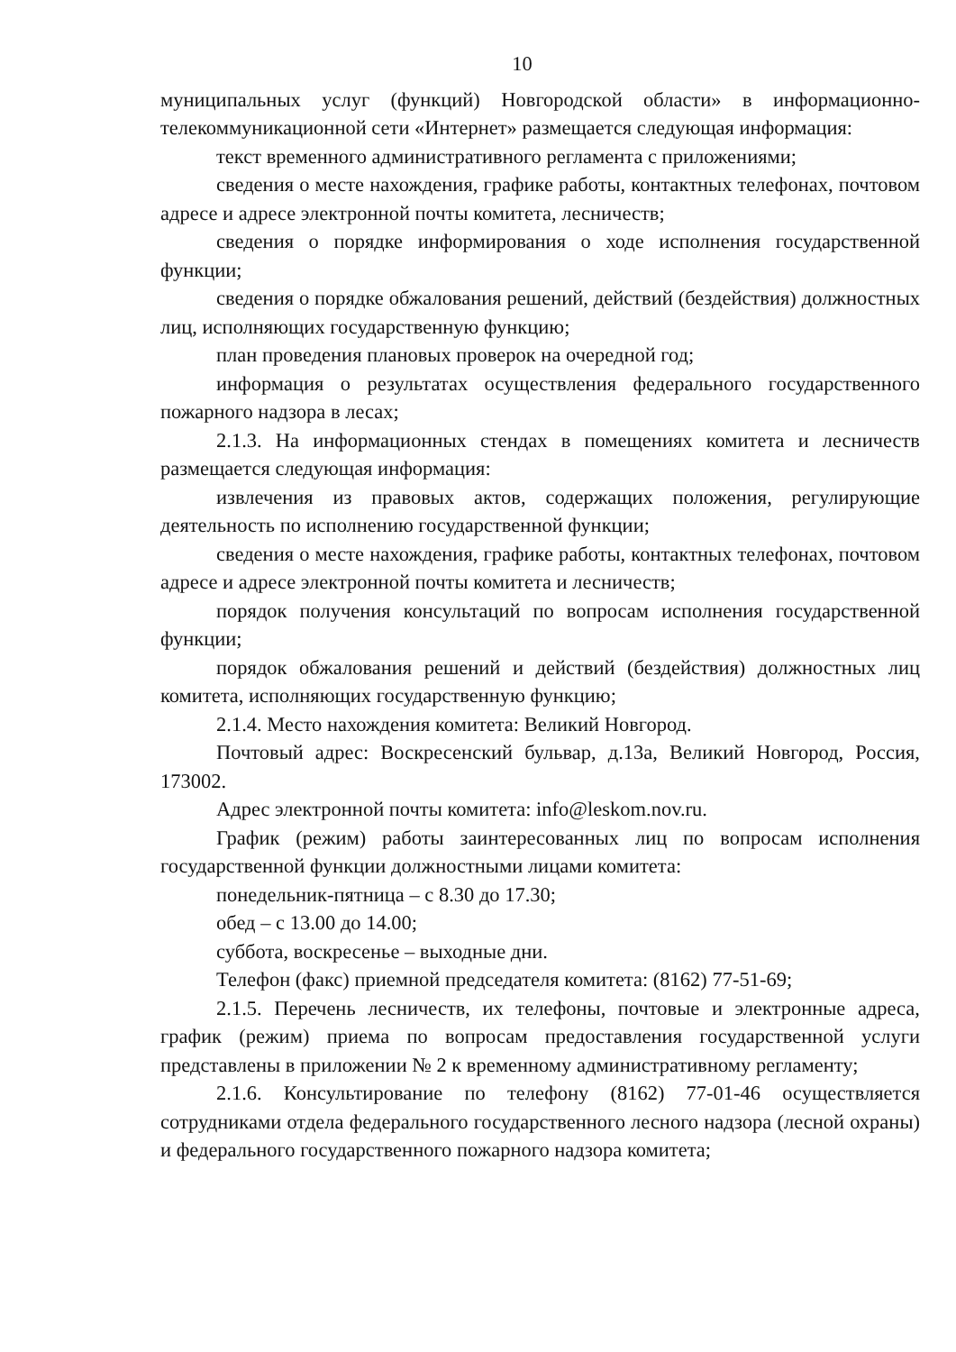10
муниципальных услуг (функций) Новгородской области» в информационно-телекоммуникационной сети «Интернет» размещается следующая информация:
текст временного административного регламента с приложениями;
сведения о месте нахождения, графике работы, контактных телефонах, почтовом адресе и адресе электронной почты комитета, лесничеств;
сведения о порядке информирования о ходе исполнения государственной функции;
сведения о порядке обжалования решений, действий (бездействия) должностных лиц, исполняющих государственную функцию;
план проведения плановых проверок на очередной год;
информация о результатах осуществления федерального государственного пожарного надзора в лесах;
2.1.3. На информационных стендах в помещениях комитета и лесничеств размещается следующая информация:
извлечения из правовых актов, содержащих положения, регулирующие деятельность по исполнению государственной функции;
сведения о месте нахождения, графике работы, контактных телефонах, почтовом адресе и адресе электронной почты комитета и лесничеств;
порядок получения консультаций по вопросам исполнения государственной функции;
порядок обжалования решений и действий (бездействия) должностных лиц комитета, исполняющих государственную функцию;
2.1.4. Место нахождения комитета: Великий Новгород.
Почтовый адрес: Воскресенский бульвар, д.13а, Великий Новгород, Россия, 173002.
Адрес электронной почты комитета: info@leskom.nov.ru.
График (режим) работы заинтересованных лиц по вопросам исполнения государственной функции должностными лицами комитета:
понедельник-пятница – с 8.30 до 17.30;
обед – с 13.00 до 14.00;
суббота, воскресенье – выходные дни.
Телефон (факс) приемной председателя комитета: (8162) 77-51-69;
2.1.5. Перечень лесничеств, их телефоны, почтовые и электронные адреса, график (режим) приема по вопросам предоставления государственной услуги представлены в приложении № 2 к временному административному регламенту;
2.1.6. Консультирование по телефону (8162) 77-01-46 осуществляется сотрудниками отдела федерального государственного лесного надзора (лесной охраны) и федерального государственного пожарного надзора комитета;